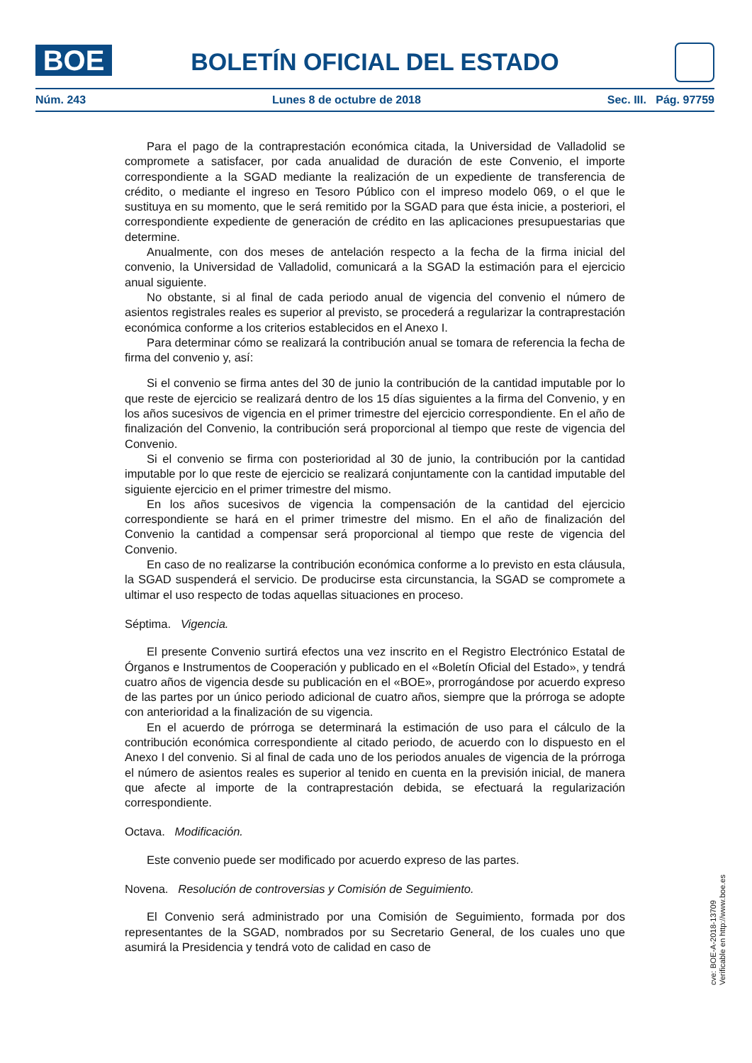BOE BOLETÍN OFICIAL DEL ESTADO
Núm. 243 Lunes 8 de octubre de 2018 Sec. III. Pág. 97759
Para el pago de la contraprestación económica citada, la Universidad de Valladolid se compromete a satisfacer, por cada anualidad de duración de este Convenio, el importe correspondiente a la SGAD mediante la realización de un expediente de transferencia de crédito, o mediante el ingreso en Tesoro Público con el impreso modelo 069, o el que le sustituya en su momento, que le será remitido por la SGAD para que ésta inicie, a posteriori, el correspondiente expediente de generación de crédito en las aplicaciones presupuestarias que determine.
Anualmente, con dos meses de antelación respecto a la fecha de la firma inicial del convenio, la Universidad de Valladolid, comunicará a la SGAD la estimación para el ejercicio anual siguiente.
No obstante, si al final de cada periodo anual de vigencia del convenio el número de asientos registrales reales es superior al previsto, se procederá a regularizar la contraprestación económica conforme a los criterios establecidos en el Anexo I.
Para determinar cómo se realizará la contribución anual se tomara de referencia la fecha de firma del convenio y, así:
Si el convenio se firma antes del 30 de junio la contribución de la cantidad imputable por lo que reste de ejercicio se realizará dentro de los 15 días siguientes a la firma del Convenio, y en los años sucesivos de vigencia en el primer trimestre del ejercicio correspondiente. En el año de finalización del Convenio, la contribución será proporcional al tiempo que reste de vigencia del Convenio.
Si el convenio se firma con posterioridad al 30 de junio, la contribución por la cantidad imputable por lo que reste de ejercicio se realizará conjuntamente con la cantidad imputable del siguiente ejercicio en el primer trimestre del mismo.
En los años sucesivos de vigencia la compensación de la cantidad del ejercicio correspondiente se hará en el primer trimestre del mismo. En el año de finalización del Convenio la cantidad a compensar será proporcional al tiempo que reste de vigencia del Convenio.
En caso de no realizarse la contribución económica conforme a lo previsto en esta cláusula, la SGAD suspenderá el servicio. De producirse esta circunstancia, la SGAD se compromete a ultimar el uso respecto de todas aquellas situaciones en proceso.
Séptima. Vigencia.
El presente Convenio surtirá efectos una vez inscrito en el Registro Electrónico Estatal de Órganos e Instrumentos de Cooperación y publicado en el «Boletín Oficial del Estado», y tendrá cuatro años de vigencia desde su publicación en el «BOE», prorrogándose por acuerdo expreso de las partes por un único periodo adicional de cuatro años, siempre que la prórroga se adopte con anterioridad a la finalización de su vigencia.
En el acuerdo de prórroga se determinará la estimación de uso para el cálculo de la contribución económica correspondiente al citado periodo, de acuerdo con lo dispuesto en el Anexo I del convenio. Si al final de cada uno de los periodos anuales de vigencia de la prórroga el número de asientos reales es superior al tenido en cuenta en la previsión inicial, de manera que afecte al importe de la contraprestación debida, se efectuará la regularización correspondiente.
Octava. Modificación.
Este convenio puede ser modificado por acuerdo expreso de las partes.
Novena. Resolución de controversias y Comisión de Seguimiento.
El Convenio será administrado por una Comisión de Seguimiento, formada por dos representantes de la SGAD, nombrados por su Secretario General, de los cuales uno que asumirá la Presidencia y tendrá voto de calidad en caso de
cve: BOE-A-2018-13709
Verificable en http://www.boe.es